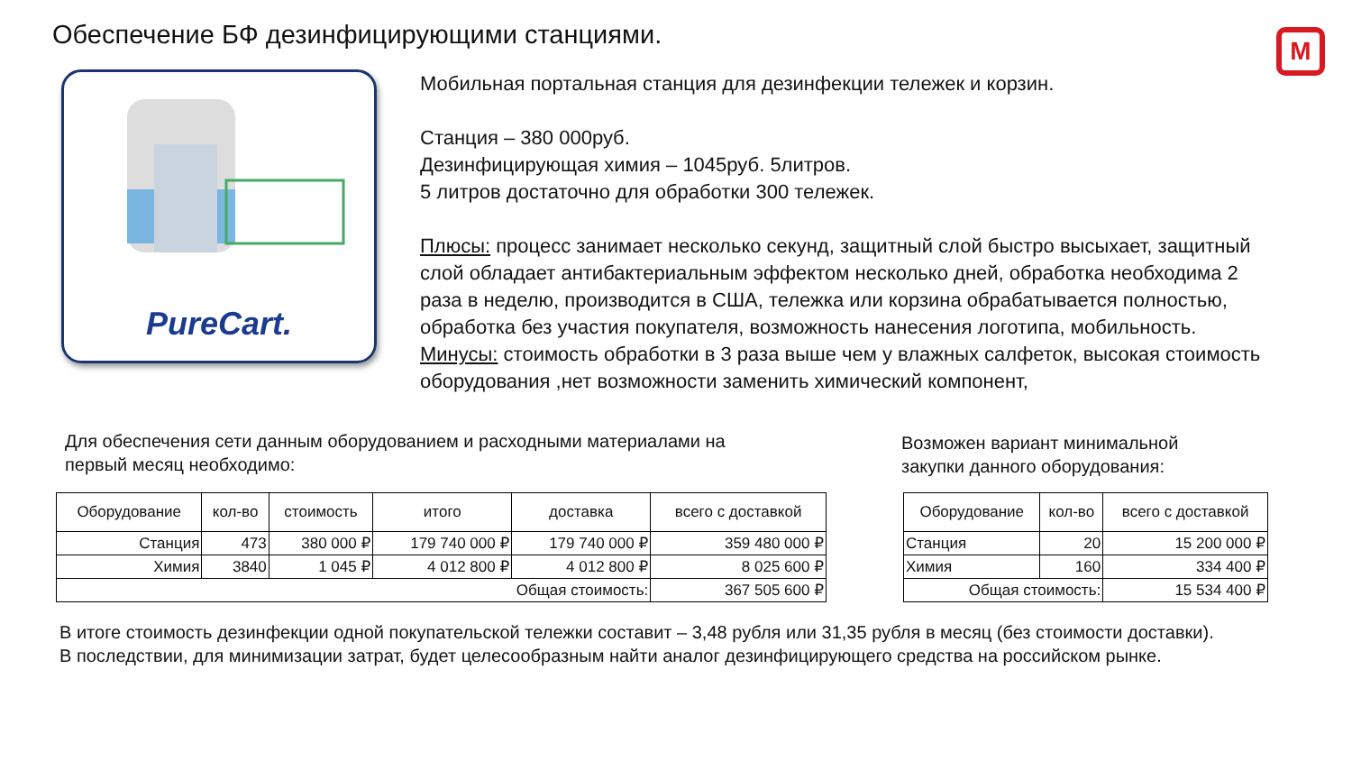Обеспечение БФ дезинфицирующими станциями.
М
PureCart.
Мобильная портальная станция для дезинфекции тележек и корзин.
Станция – 380 000руб.
Дезинфицирующая химия – 1045руб. 5литров.
5 литров достаточно для обработки 300 тележек.
Плюсы: процесс занимает несколько секунд, защитный слой быстро высыхает, защитный слой обладает антибактериальным эффектом несколько дней, обработка необходима 2 раза в неделю, производится в США, тележка или корзина обрабатывается полностью, обработка без участия покупателя, возможность нанесения логотипа, мобильность.
Минусы: стоимость обработки в 3 раза выше чем у влажных салфеток, высокая стоимость оборудования ,нет возможности заменить химический компонент,
Для обеспечения сети данным оборудованием и расходными материалами на
первый месяц необходимо:
Возможен вариант минимальной
закупки данного оборудования:
| Оборудование | кол-во | стоимость | итого | доставка | всего с доставкой |
| --- | --- | --- | --- | --- | --- |
| Станция | 473 | 380 000 ₽ | 179 740 000 ₽ | 179 740 000 ₽ | 359 480 000 ₽ |
| Химия | 3840 | 1 045 ₽ | 4 012 800 ₽ | 4 012 800 ₽ | 8 025 600 ₽ |
| Общая стоимость: | | | | | 367 505 600 ₽ |
| Оборудование | кол-во | всего с доставкой |
| --- | --- | --- |
| Станция | 20 | 15 200 000 ₽ |
| Химия | 160 | 334 400 ₽ |
| Общая стоимость: | | 15 534 400 ₽ |
В итоге стоимость дезинфекции одной покупательской тележки составит – 3,48 рубля или 31,35 рубля в месяц (без стоимости доставки).
В последствии, для минимизации затрат, будет целесообразным найти аналог дезинфицирующего средства на российском рынке.